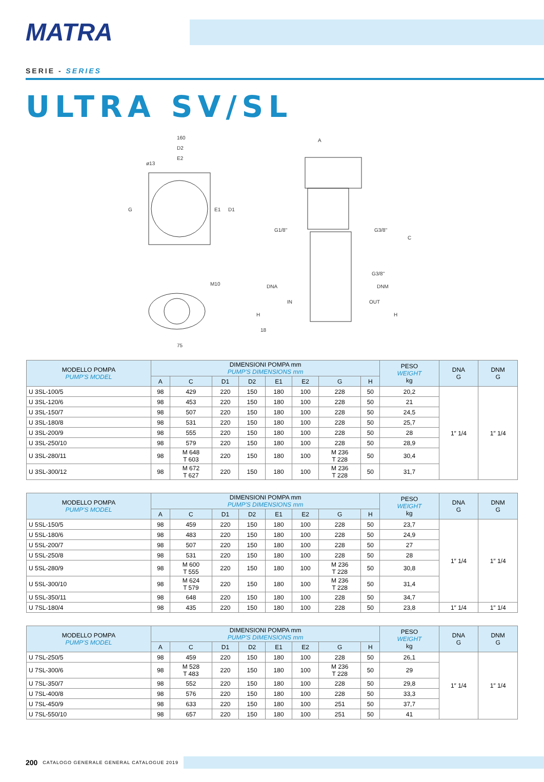MATRA
SERIE - SERIES
ULTRA SV/SL
160
D2
E2
ø13
G
E1
D1
M10
75
A
G1/8"
G3/8"
C
G3/8"
DNA
DNM
IN
OUT
H
H
18
| MODELLO POMPA PUMP'S MODEL | DIMENSIONI POMPA mm PUMP'S DIMENSIONS mm | | | | | | | | PESO WEIGHT kg | DNA G | DNM G |
| --- | --- | --- | --- | --- | --- | --- | --- | --- | --- | --- | --- |
| | A | C | D1 | D2 | E1 | E2 | G | H | | | |
| U 3SL-100/5 | 98 | 429 | 220 | 150 | 180 | 100 | 228 | 50 | 20,2 | 1″ 1/4 | 1″ 1/4 |
| U 3SL-120/6 | 98 | 453 | 220 | 150 | 180 | 100 | 228 | 50 | 21 | | |
| U 3SL-150/7 | 98 | 507 | 220 | 150 | 180 | 100 | 228 | 50 | 24,5 | | |
| U 3SL-180/8 | 98 | 531 | 220 | 150 | 180 | 100 | 228 | 50 | 25,7 | | |
| U 3SL-200/9 | 98 | 555 | 220 | 150 | 180 | 100 | 228 | 50 | 28 | | |
| U 3SL-250/10 | 98 | 579 | 220 | 150 | 180 | 100 | 228 | 50 | 28,9 | | |
| U 3SL-280/11 | 98 | M 648 T 603 | 220 | 150 | 180 | 100 | M 236 T 228 | 50 | 30,4 | | |
| U 3SL-300/12 | 98 | M 672 T 627 | 220 | 150 | 180 | 100 | M 236 T 228 | 50 | 31,7 | | |
| MODELLO POMPA PUMP'S MODEL | DIMENSIONI POMPA mm PUMP'S DIMENSIONS mm | | | | | | | | PESO WEIGHT kg | DNA G | DNM G |
| --- | --- | --- | --- | --- | --- | --- | --- | --- | --- | --- | --- |
| | A | C | D1 | D2 | E1 | E2 | G | H | | | |
| U 5SL-150/5 | 98 | 459 | 220 | 150 | 180 | 100 | 228 | 50 | 23,7 | 1″ 1/4 | 1″ 1/4 |
| U 5SL-180/6 | 98 | 483 | 220 | 150 | 180 | 100 | 228 | 50 | 24,9 | | |
| U 5SL-200/7 | 98 | 507 | 220 | 150 | 180 | 100 | 228 | 50 | 27 | | |
| U 5SL-250/8 | 98 | 531 | 220 | 150 | 180 | 100 | 228 | 50 | 28 | | |
| U 5SL-280/9 | 98 | M 600 T 555 | 220 | 150 | 180 | 100 | M 236 T 228 | 50 | 30,8 | | |
| U 5SL-300/10 | 98 | M 624 T 579 | 220 | 150 | 180 | 100 | M 236 T 228 | 50 | 31,4 | | |
| U 5SL-350/11 | 98 | 648 | 220 | 150 | 180 | 100 | 228 | 50 | 34,7 | | |
| U 7SL-180/4 | 98 | 435 | 220 | 150 | 180 | 100 | 228 | 50 | 23,8 | 1″ 1/4 | 1″ 1/4 |
| MODELLO POMPA PUMP'S MODEL | DIMENSIONI POMPA mm PUMP'S DIMENSIONS mm | | | | | | | | PESO WEIGHT kg | DNA G | DNM G |
| --- | --- | --- | --- | --- | --- | --- | --- | --- | --- | --- | --- |
| | A | C | D1 | D2 | E1 | E2 | G | H | | | |
| U 7SL-250/5 | 98 | 459 | 220 | 150 | 180 | 100 | 228 | 50 | 26,1 | 1″ 1/4 | 1″ 1/4 |
| U 7SL-300/6 | 98 | M 528 T 483 | 220 | 150 | 180 | 100 | M 236 T 228 | 50 | 29 | | |
| U 7SL-350/7 | 98 | 552 | 220 | 150 | 180 | 100 | 228 | 50 | 29,8 | | |
| U 7SL-400/8 | 98 | 576 | 220 | 150 | 180 | 100 | 228 | 50 | 33,3 | | |
| U 7SL-450/9 | 98 | 633 | 220 | 150 | 180 | 100 | 251 | 50 | 37,7 | | |
| U 7SL-550/10 | 98 | 657 | 220 | 150 | 180 | 100 | 251 | 50 | 41 | | |
200 CATALOGO GENERALE GENERAL CATALOGUE 2019